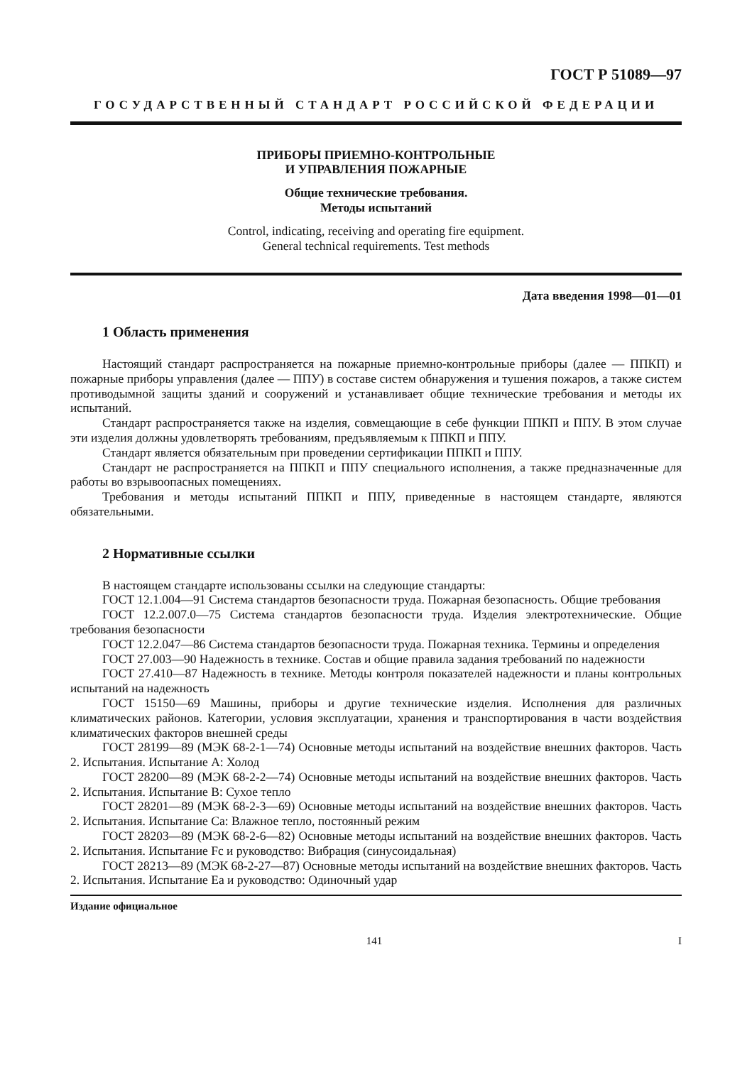ГОСТ Р 51089—97
ГОСУДАРСТВЕННЫЙ СТАНДАРТ РОССИЙСКОЙ ФЕДЕРАЦИИ
ПРИБОРЫ ПРИЕМНО-КОНТРОЛЬНЫЕ
И УПРАВЛЕНИЯ ПОЖАРНЫЕ
Общие технические требования.
Методы испытаний
Control, indicating, receiving and operating fire equipment.
General technical requirements. Test methods
Дата введения 1998—01—01
1 Область применения
Настоящий стандарт распространяется на пожарные приемно-контрольные приборы (далее — ППКП) и пожарные приборы управления (далее — ППУ) в составе систем обнаружения и тушения пожаров, а также систем противодымной защиты зданий и сооружений и устанавливает общие технические требования и методы их испытаний.
Стандарт распространяется также на изделия, совмещающие в себе функции ППКП и ППУ. В этом случае эти изделия должны удовлетворять требованиям, предъявляемым к ППКП и ППУ.
Стандарт является обязательным при проведении сертификации ППКП и ППУ.
Стандарт не распространяется на ППКП и ППУ специального исполнения, а также предназначенные для работы во взрывоопасных помещениях.
Требования и методы испытаний ППКП и ППУ, приведенные в настоящем стандарте, являются обязательными.
2 Нормативные ссылки
В настоящем стандарте использованы ссылки на следующие стандарты:
ГОСТ 12.1.004—91 Система стандартов безопасности труда. Пожарная безопасность. Общие требования
ГОСТ 12.2.007.0—75 Система стандартов безопасности труда. Изделия электротехнические. Общие требования безопасности
ГОСТ 12.2.047—86 Система стандартов безопасности труда. Пожарная техника. Термины и определения
ГОСТ 27.003—90 Надежность в технике. Состав и общие правила задания требований по надежности
ГОСТ 27.410—87 Надежность в технике. Методы контроля показателей надежности и планы контрольных испытаний на надежность
ГОСТ 15150—69 Машины, приборы и другие технические изделия. Исполнения для различных климатических районов. Категории, условия эксплуатации, хранения и транспортирования в части воздействия климатических факторов внешней среды
ГОСТ 28199—89 (МЭК 68-2-1—74) Основные методы испытаний на воздействие внешних факторов. Часть 2. Испытания. Испытание А: Холод
ГОСТ 28200—89 (МЭК 68-2-2—74) Основные методы испытаний на воздействие внешних факторов. Часть 2. Испытания. Испытание В: Сухое тепло
ГОСТ 28201—89 (МЭК 68-2-3—69) Основные методы испытаний на воздействие внешних факторов. Часть 2. Испытания. Испытание Са: Влажное тепло, постоянный режим
ГОСТ 28203—89 (МЭК 68-2-6—82) Основные методы испытаний на воздействие внешних факторов. Часть 2. Испытания. Испытание Fc и руководство: Вибрация (синусоидальная)
ГОСТ 28213—89 (МЭК 68-2-27—87) Основные методы испытаний на воздействие внешних факторов. Часть 2. Испытания. Испытание Еа и руководство: Одиночный удар
Издание официальное
141 I